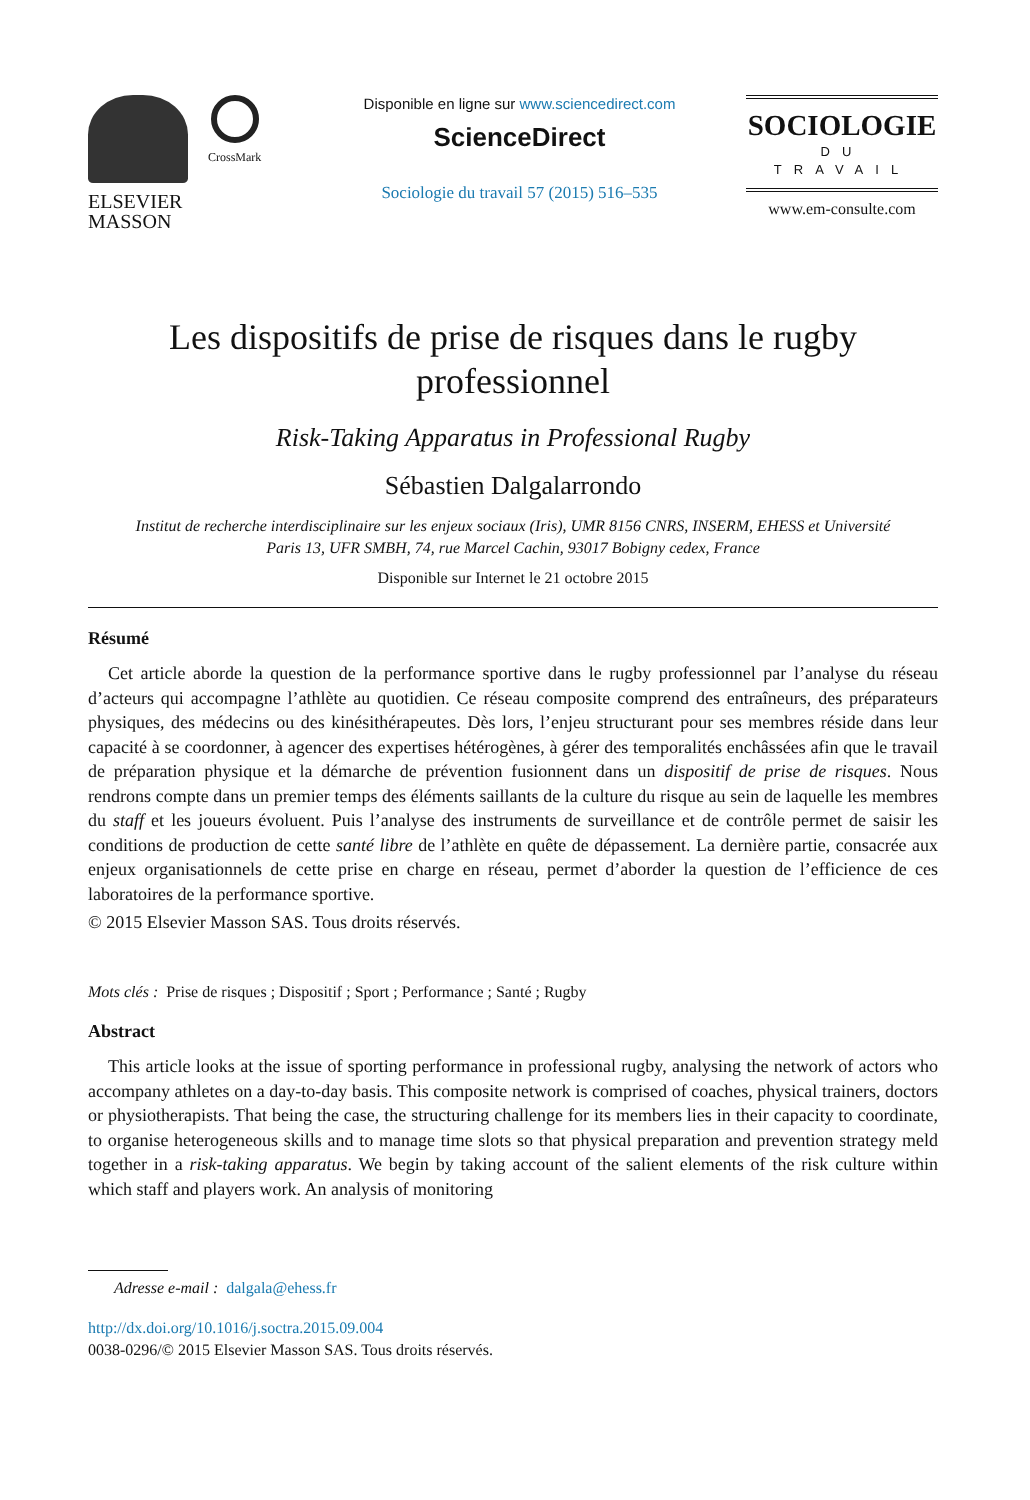ELSEVIER
MASSON
CrossMark
Disponible en ligne sur www.sciencedirect.com
ScienceDirect
Sociologie du travail 57 (2015) 516–535
SOCIOLOGIE
DU TRAVAIL
www.em-consulte.com
Les dispositifs de prise de risques dans le rugby
professionnel
Risk-Taking Apparatus in Professional Rugby
Sébastien Dalgalarrondo
Institut de recherche interdisciplinaire sur les enjeux sociaux (Iris), UMR 8156 CNRS, INSERM, EHESS et Université
Paris 13, UFR SMBH, 74, rue Marcel Cachin, 93017 Bobigny cedex, France
Disponible sur Internet le 21 octobre 2015
Résumé
Cet article aborde la question de la performance sportive dans le rugby professionnel par l’analyse du réseau d’acteurs qui accompagne l’athlète au quotidien. Ce réseau composite comprend des entraîneurs, des préparateurs physiques, des médecins ou des kinésithérapeutes. Dès lors, l’enjeu structurant pour ses membres réside dans leur capacité à se coordonner, à agencer des expertises hétérogènes, à gérer des temporalités enchâssées afin que le travail de préparation physique et la démarche de prévention fusionnent dans un dispositif de prise de risques. Nous rendrons compte dans un premier temps des éléments saillants de la culture du risque au sein de laquelle les membres du staff et les joueurs évoluent. Puis l’analyse des instruments de surveillance et de contrôle permet de saisir les conditions de production de cette santé libre de l’athlète en quête de dépassement. La dernière partie, consacrée aux enjeux organisationnels de cette prise en charge en réseau, permet d’aborder la question de l’efficience de ces laboratoires de la performance sportive.
© 2015 Elsevier Masson SAS. Tous droits réservés.
Mots clés : Prise de risques ; Dispositif ; Sport ; Performance ; Santé ; Rugby
Abstract
This article looks at the issue of sporting performance in professional rugby, analysing the network of actors who accompany athletes on a day-to-day basis. This composite network is comprised of coaches, physical trainers, doctors or physiotherapists. That being the case, the structuring challenge for its members lies in their capacity to coordinate, to organise heterogeneous skills and to manage time slots so that physical preparation and prevention strategy meld together in a risk-taking apparatus. We begin by taking account of the salient elements of the risk culture within which staff and players work. An analysis of monitoring
Adresse e-mail : dalgala@ehess.fr
http://dx.doi.org/10.1016/j.soctra.2015.09.004
0038-0296/© 2015 Elsevier Masson SAS. Tous droits réservés.